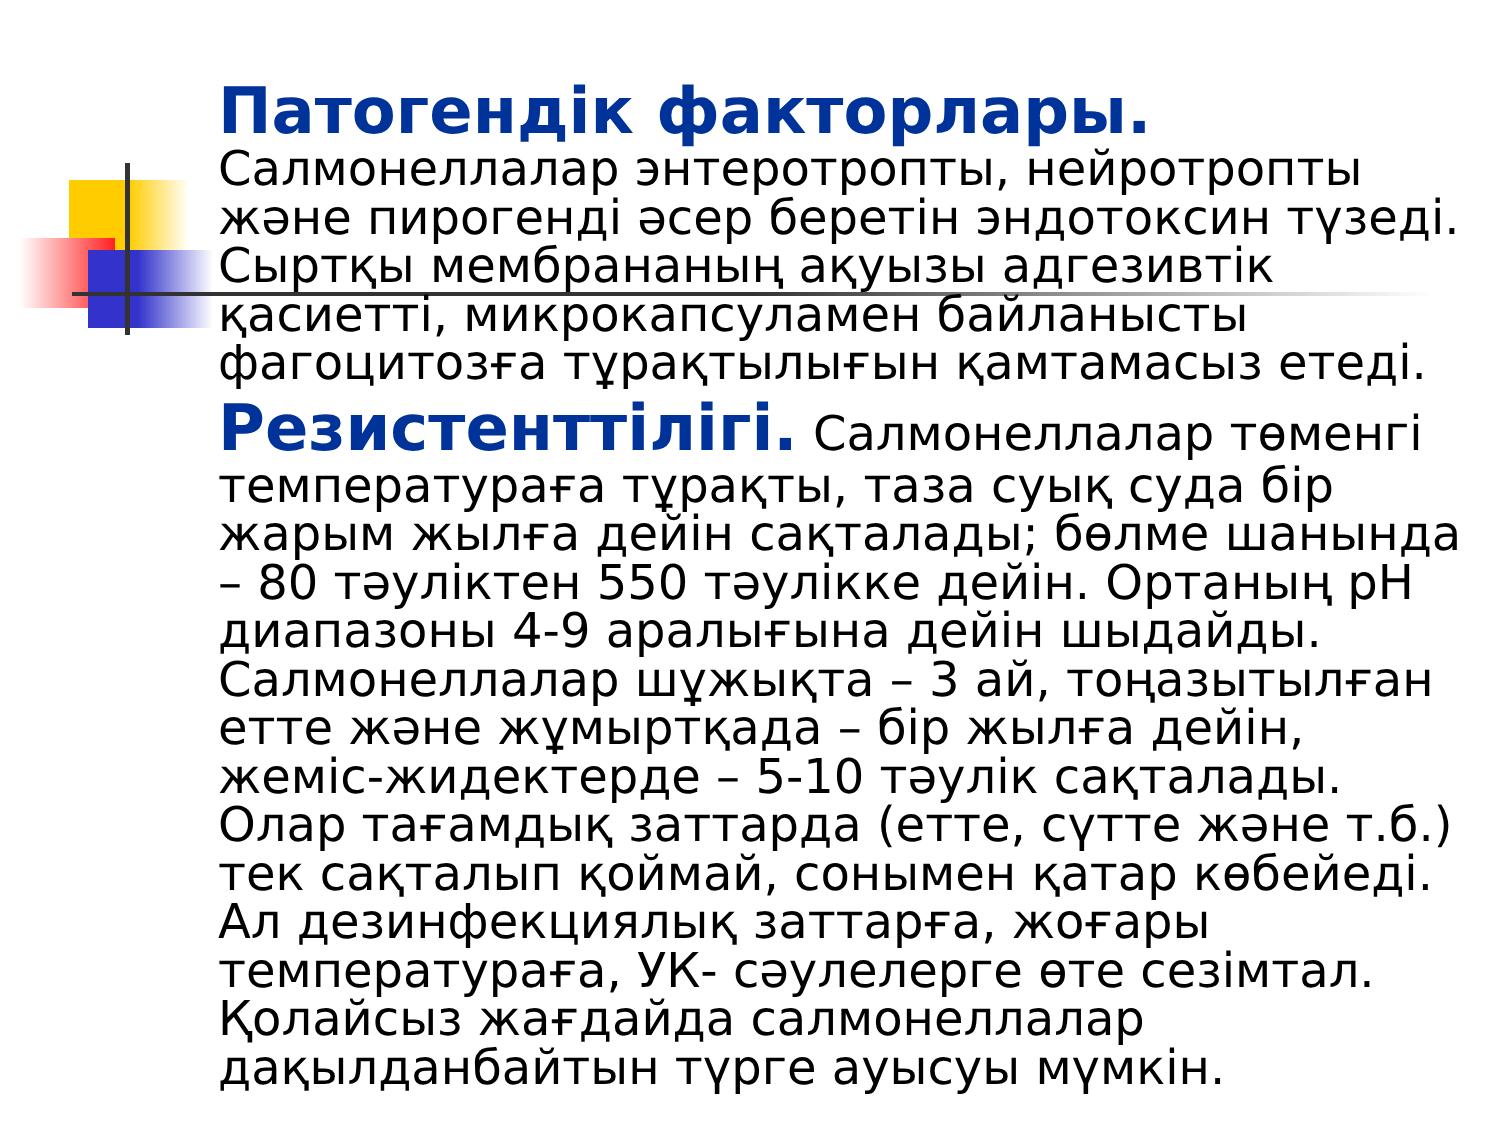Патогендік факторлары.
Салмонеллалар энтеротропты, нейротропты және пирогенді әсер беретін эндотоксин түзеді. Сыртқы мембрананың ақуызы адгезивтік қасиетті, микрокапсуламен байланысты фагоцитозға тұрақтылығын қамтамасыз етеді.
Резистенттілігі. Салмонеллалар төменгі температураға тұрақты, таза суық суда бір жарым жылға дейін сақталады; бөлме шанында – 80 тәуліктен 550 тәулікке дейін. Ортаның pH диапазоны 4-9 аралығына дейін шыдайды. Салмонеллалар шұжықта – 3 ай, тоңазытылған етте және жұмыртқада – бір жылға дейін, жеміс-жидектерде – 5-10 тәулік сақталады. Олар тағамдық заттарда (етте, сүтте және т.б.) тек сақталып қоймай, сонымен қатар көбейеді. Ал дезинфекциялық заттарға, жоғары температураға, УК- сәулелерге өте сезімтал. Қолайсыз жағдайда салмонеллалар дақылданбайтын түрге ауысуы мүмкін.